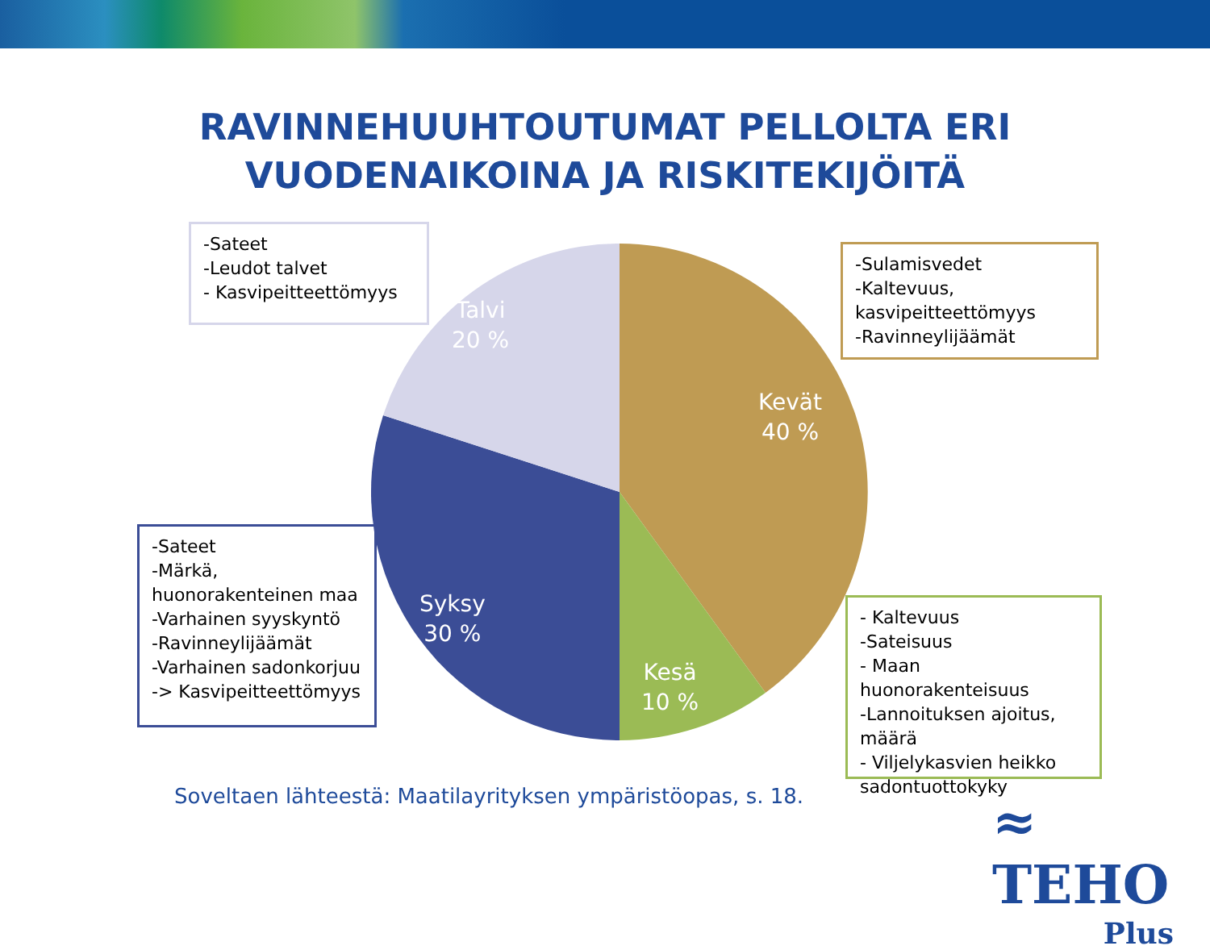RAVINNEHUUHTOUTUMAT PELLOLTA ERI VUODENAIKOINA JA RISKITEKIJÖITÄ
Talvi
20 %
Kevät
40 %
Syksy
30 %
Kesä
10 %
-Sateet
-Leudot talvet
- Kasvipeitteettömyys
-Sulamisvedet
-Kaltevuus, kasvipeitteettömyys
-Ravinneylijäämät
-Sateet
-Märkä, huonorakenteinen maa
-Varhainen syyskyntö
-Ravinneylijäämät
-Varhainen sadonkorjuu -> Kasvipeitteettömyys
- Kaltevuus
-Sateisuus
- Maan huonorakenteisuus
-Lannoituksen ajoitus, määrä
- Viljelykasvien heikko sadontuottokyky
Soveltaen lähteestä: Maatilayrityksen ympäristöopas, s. 18.
≈ TEHO
Plus